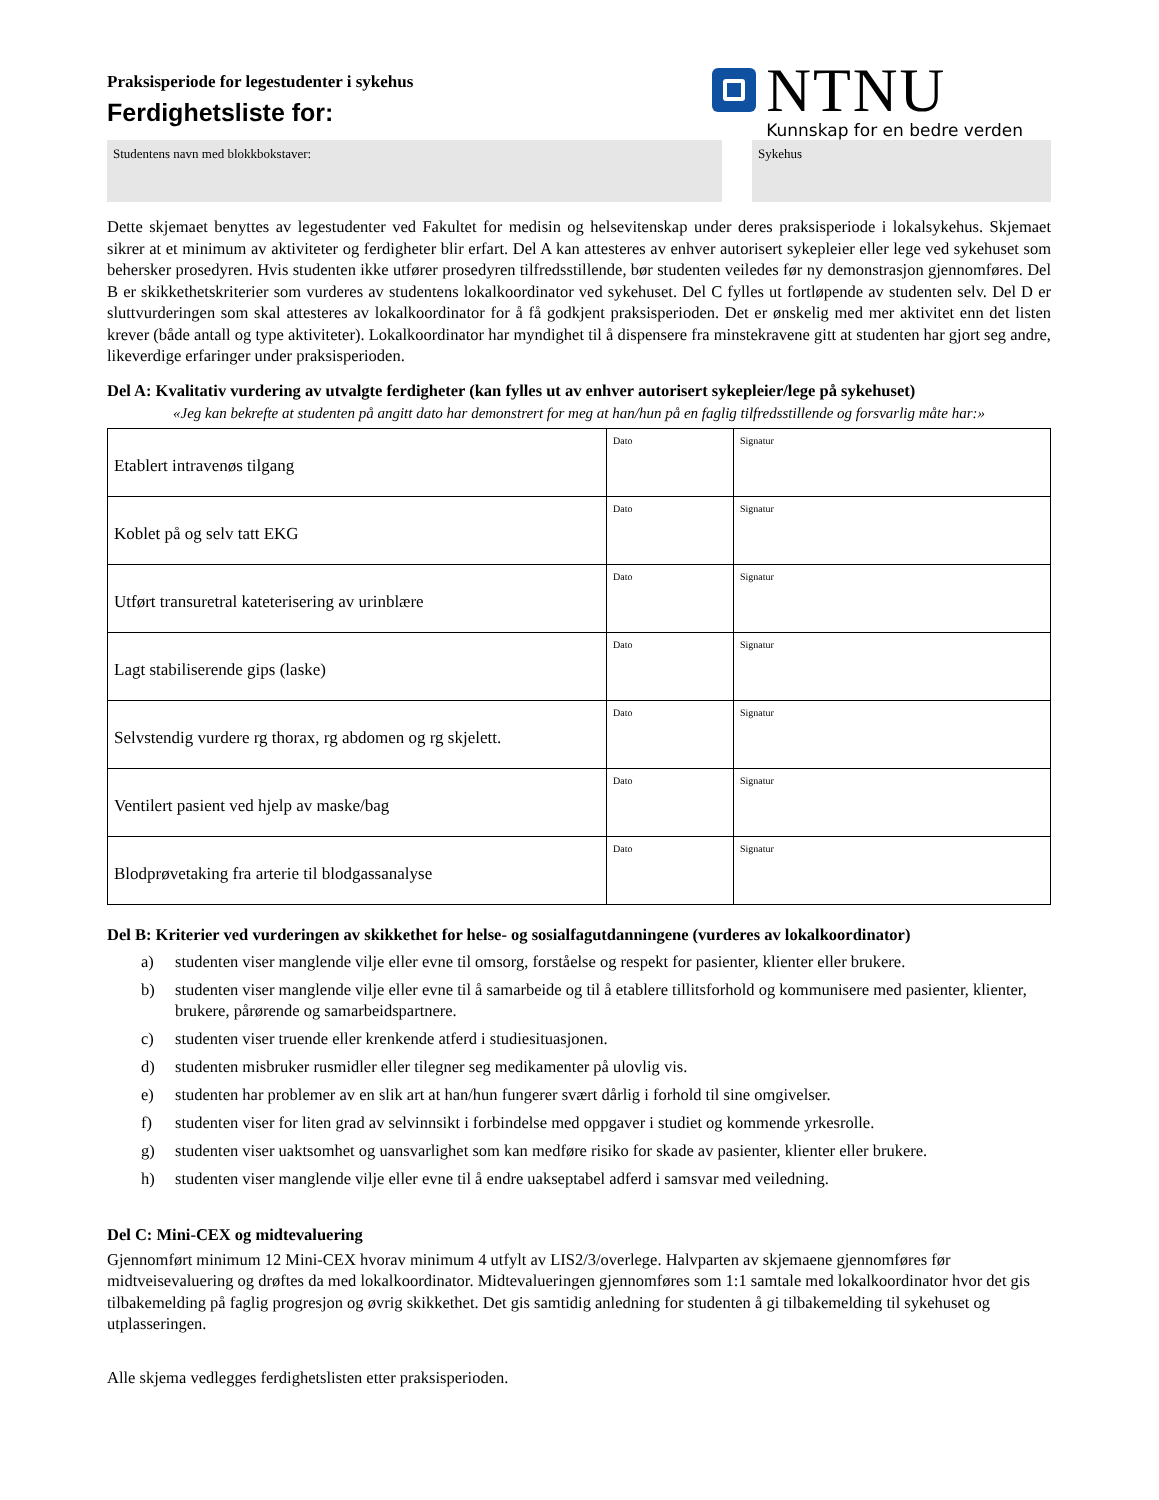Praksisperiode for legestudenter i sykehus
Ferdighetsliste for:
NTNU
Kunnskap for en bedre verden
Studentens navn med blokkbokstaver: Sykehus
Dette skjemaet benyttes av legestudenter ved Fakultet for medisin og helsevitenskap under deres praksisperiode i lokalsykehus. Skjemaet sikrer at et minimum av aktiviteter og ferdigheter blir erfart. Del A kan attesteres av enhver autorisert sykepleier eller lege ved sykehuset som behersker prosedyren. Hvis studenten ikke utfører prosedyren tilfredsstillende, bør studenten veiledes før ny demonstrasjon gjennomføres. Del B er skikkethetskriterier som vurderes av studentens lokalkoordinator ved sykehuset. Del C fylles ut fortløpende av studenten selv. Del D er sluttvurderingen som skal attesteres av lokalkoordinator for å få godkjent praksisperioden. Det er ønskelig med mer aktivitet enn det listen krever (både antall og type aktiviteter). Lokalkoordinator har myndighet til å dispensere fra minstekravene gitt at studenten har gjort seg andre, likeverdige erfaringer under praksisperioden.
Del A: Kvalitativ vurdering av utvalgte ferdigheter (kan fylles ut av enhver autorisert sykepleier/lege på sykehuset)
«Jeg kan bekrefte at studenten på angitt dato har demonstrert for meg at han/hun på en faglig tilfredsstillende og forsvarlig måte har:»
| Etablert intravenøs tilgang | Dato | Signatur |
| Koblet på og selv tatt EKG | Dato | Signatur |
| Utført transuretral kateterisering av urinblære | Dato | Signatur |
| Lagt stabiliserende gips (laske) | Dato | Signatur |
| Selvstendig vurdere rg thorax, rg abdomen og rg skjelett. | Dato | Signatur |
| Ventilert pasient ved hjelp av maske/bag | Dato | Signatur |
| Blodprøvetaking fra arterie til blodgassanalyse | Dato | Signatur |
Del B: Kriterier ved vurderingen av skikkethet for helse- og sosialfagutdanningene (vurderes av lokalkoordinator)
a) studenten viser manglende vilje eller evne til omsorg, forståelse og respekt for pasienter, klienter eller brukere.
b) studenten viser manglende vilje eller evne til å samarbeide og til å etablere tillitsforhold og kommunisere med pasienter, klienter, brukere, pårørende og samarbeidspartnere.
c) studenten viser truende eller krenkende atferd i studiesituasjonen.
d) studenten misbruker rusmidler eller tilegner seg medikamenter på ulovlig vis.
e) studenten har problemer av en slik art at han/hun fungerer svært dårlig i forhold til sine omgivelser.
f) studenten viser for liten grad av selvinnsikt i forbindelse med oppgaver i studiet og kommende yrkesrolle.
g) studenten viser uaktsomhet og uansvarlighet som kan medføre risiko for skade av pasienter, klienter eller brukere.
h) studenten viser manglende vilje eller evne til å endre uakseptabel adferd i samsvar med veiledning.
Del C: Mini-CEX og midtevaluering
Gjennomført minimum 12 Mini-CEX hvorav minimum 4 utfylt av LIS2/3/overlege. Halvparten av skjemaene gjennomføres før midtveisevaluering og drøftes da med lokalkoordinator. Midtevalueringen gjennomføres som 1:1 samtale med lokalkoordinator hvor det gis tilbakemelding på faglig progresjon og øvrig skikkethet. Det gis samtidig anledning for studenten å gi tilbakemelding til sykehuset og utplasseringen.
Alle skjema vedlegges ferdighetslisten etter praksisperioden.